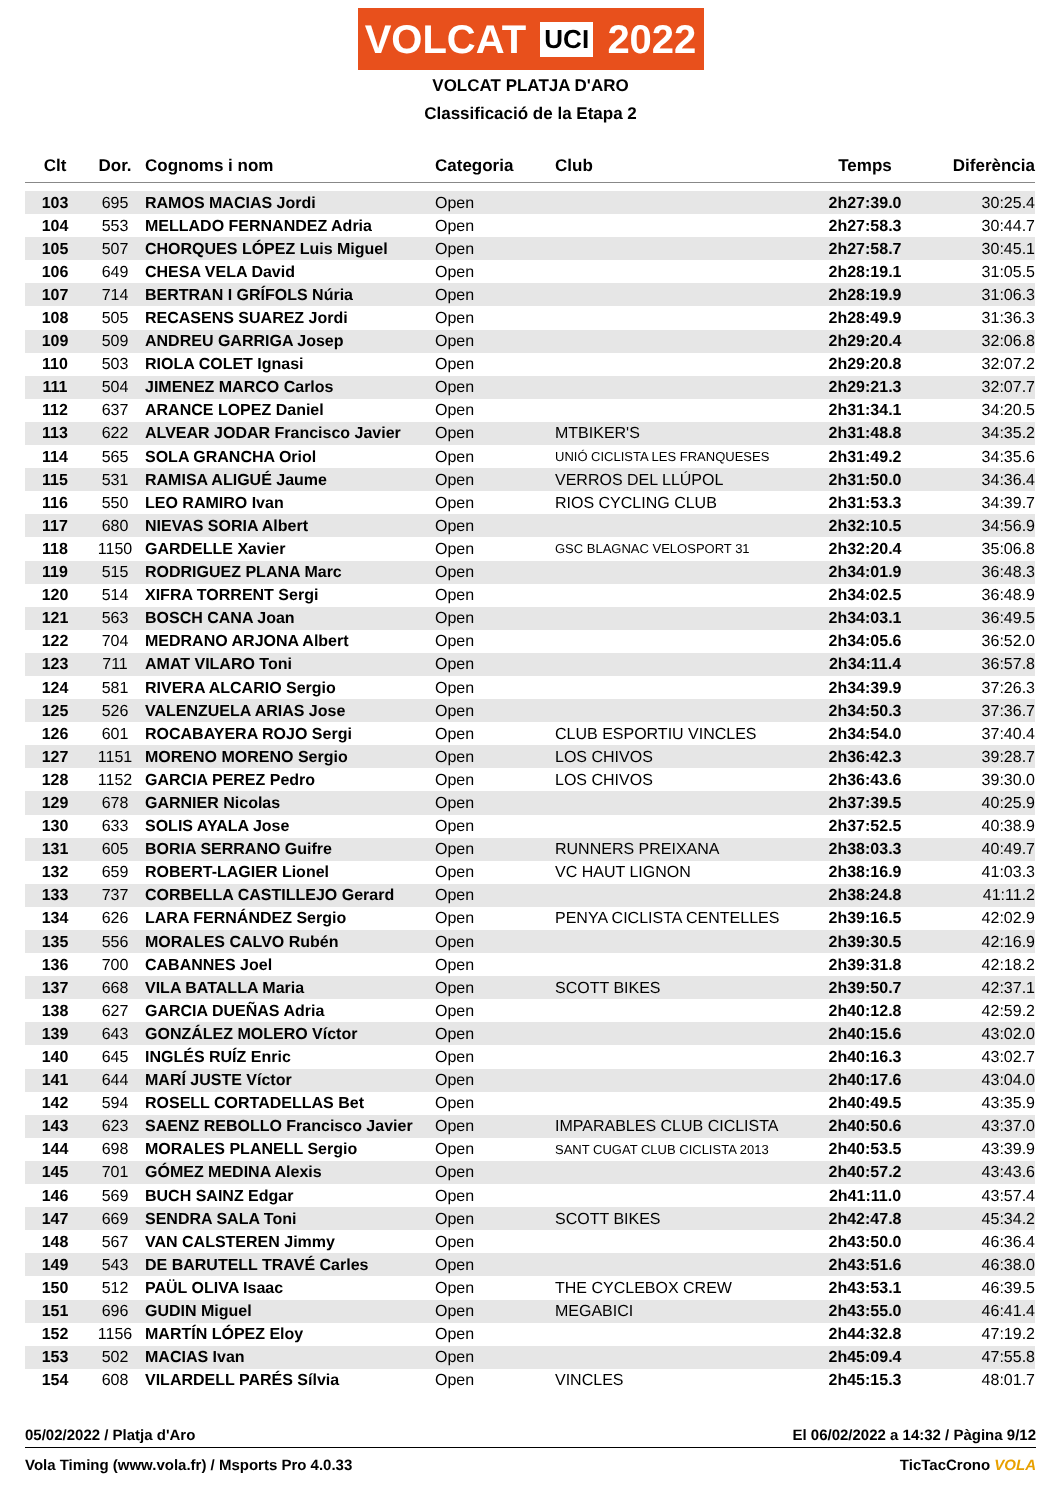VOLCAT UCI 2022
VOLCAT PLATJA D'ARO
Classificació de la Etapa 2
| Clt | Dor. | Cognoms i nom | Categoria | Club | Temps | Diferència |
| --- | --- | --- | --- | --- | --- | --- |
| 103 | 695 | RAMOS MACIAS Jordi | Open | | 2h27:39.0 | 30:25.4 |
| 104 | 553 | MELLADO FERNANDEZ Adria | Open | | 2h27:58.3 | 30:44.7 |
| 105 | 507 | CHORQUES LÓPEZ Luis Miguel | Open | | 2h27:58.7 | 30:45.1 |
| 106 | 649 | CHESA VELA David | Open | | 2h28:19.1 | 31:05.5 |
| 107 | 714 | BERTRAN I GRÍFOLS Núria | Open | | 2h28:19.9 | 31:06.3 |
| 108 | 505 | RECASENS SUAREZ Jordi | Open | | 2h28:49.9 | 31:36.3 |
| 109 | 509 | ANDREU GARRIGA Josep | Open | | 2h29:20.4 | 32:06.8 |
| 110 | 503 | RIOLA COLET Ignasi | Open | | 2h29:20.8 | 32:07.2 |
| 111 | 504 | JIMENEZ MARCO Carlos | Open | | 2h29:21.3 | 32:07.7 |
| 112 | 637 | ARANCE LOPEZ Daniel | Open | | 2h31:34.1 | 34:20.5 |
| 113 | 622 | ALVEAR JODAR Francisco Javier | Open | MTBIKER'S | 2h31:48.8 | 34:35.2 |
| 114 | 565 | SOLA GRANCHA Oriol | Open | UNIÓ CICLISTA LES FRANQUESES | 2h31:49.2 | 34:35.6 |
| 115 | 531 | RAMISA ALIGUÉ Jaume | Open | VERROS DEL LLÚPOL | 2h31:50.0 | 34:36.4 |
| 116 | 550 | LEO RAMIRO Ivan | Open | RIOS CYCLING CLUB | 2h31:53.3 | 34:39.7 |
| 117 | 680 | NIEVAS SORIA Albert | Open | | 2h32:10.5 | 34:56.9 |
| 118 | 1150 | GARDELLE Xavier | Open | GSC BLAGNAC VELOSPORT 31 | 2h32:20.4 | 35:06.8 |
| 119 | 515 | RODRIGUEZ PLANA Marc | Open | | 2h34:01.9 | 36:48.3 |
| 120 | 514 | XIFRA TORRENT Sergi | Open | | 2h34:02.5 | 36:48.9 |
| 121 | 563 | BOSCH CANA Joan | Open | | 2h34:03.1 | 36:49.5 |
| 122 | 704 | MEDRANO ARJONA Albert | Open | | 2h34:05.6 | 36:52.0 |
| 123 | 711 | AMAT VILARO Toni | Open | | 2h34:11.4 | 36:57.8 |
| 124 | 581 | RIVERA ALCARIO Sergio | Open | | 2h34:39.9 | 37:26.3 |
| 125 | 526 | VALENZUELA ARIAS Jose | Open | | 2h34:50.3 | 37:36.7 |
| 126 | 601 | ROCABAYERA ROJO Sergi | Open | CLUB ESPORTIU VINCLES | 2h34:54.0 | 37:40.4 |
| 127 | 1151 | MORENO MORENO Sergio | Open | LOS CHIVOS | 2h36:42.3 | 39:28.7 |
| 128 | 1152 | GARCIA PEREZ Pedro | Open | LOS CHIVOS | 2h36:43.6 | 39:30.0 |
| 129 | 678 | GARNIER Nicolas | Open | | 2h37:39.5 | 40:25.9 |
| 130 | 633 | SOLIS AYALA Jose | Open | | 2h37:52.5 | 40:38.9 |
| 131 | 605 | BORIA SERRANO Guifre | Open | RUNNERS PREIXANA | 2h38:03.3 | 40:49.7 |
| 132 | 659 | ROBERT-LAGIER Lionel | Open | VC HAUT LIGNON | 2h38:16.9 | 41:03.3 |
| 133 | 737 | CORBELLA CASTILLEJO Gerard | Open | | 2h38:24.8 | 41:11.2 |
| 134 | 626 | LARA FERNÁNDEZ Sergio | Open | PENYA CICLISTA CENTELLES | 2h39:16.5 | 42:02.9 |
| 135 | 556 | MORALES CALVO Rubén | Open | | 2h39:30.5 | 42:16.9 |
| 136 | 700 | CABANNES Joel | Open | | 2h39:31.8 | 42:18.2 |
| 137 | 668 | VILA BATALLA Maria | Open | SCOTT BIKES | 2h39:50.7 | 42:37.1 |
| 138 | 627 | GARCIA DUEÑAS Adria | Open | | 2h40:12.8 | 42:59.2 |
| 139 | 643 | GONZÁLEZ MOLERO Víctor | Open | | 2h40:15.6 | 43:02.0 |
| 140 | 645 | INGLÉS RUÍZ Enric | Open | | 2h40:16.3 | 43:02.7 |
| 141 | 644 | MARÍ JUSTE Víctor | Open | | 2h40:17.6 | 43:04.0 |
| 142 | 594 | ROSELL CORTADELLAS Bet | Open | | 2h40:49.5 | 43:35.9 |
| 143 | 623 | SAENZ REBOLLO Francisco Javier | Open | IMPARABLES CLUB CICLISTA | 2h40:50.6 | 43:37.0 |
| 144 | 698 | MORALES PLANELL Sergio | Open | SANT CUGAT CLUB CICLISTA 2013 | 2h40:53.5 | 43:39.9 |
| 145 | 701 | GÓMEZ MEDINA Alexis | Open | | 2h40:57.2 | 43:43.6 |
| 146 | 569 | BUCH SAINZ Edgar | Open | | 2h41:11.0 | 43:57.4 |
| 147 | 669 | SENDRA SALA Toni | Open | SCOTT BIKES | 2h42:47.8 | 45:34.2 |
| 148 | 567 | VAN CALSTEREN Jimmy | Open | | 2h43:50.0 | 46:36.4 |
| 149 | 543 | DE BARUTELL TRAVÉ Carles | Open | | 2h43:51.6 | 46:38.0 |
| 150 | 512 | PAÜL OLIVA Isaac | Open | THE CYCLEBOX CREW | 2h43:53.1 | 46:39.5 |
| 151 | 696 | GUDIN Miguel | Open | MEGABICI | 2h43:55.0 | 46:41.4 |
| 152 | 1156 | MARTÍN LÓPEZ Eloy | Open | | 2h44:32.8 | 47:19.2 |
| 153 | 502 | MACIAS Ivan | Open | | 2h45:09.4 | 47:55.8 |
| 154 | 608 | VILARDELL PARÉS Sílvia | Open | VINCLES | 2h45:15.3 | 48:01.7 |
05/02/2022 / Platja d'Aro El 06/02/2022 a 14:32 / Pàgina 9/12
Vola Timing (www.vola.fr) / Msports Pro 4.0.33 TicTacCrono VOLA